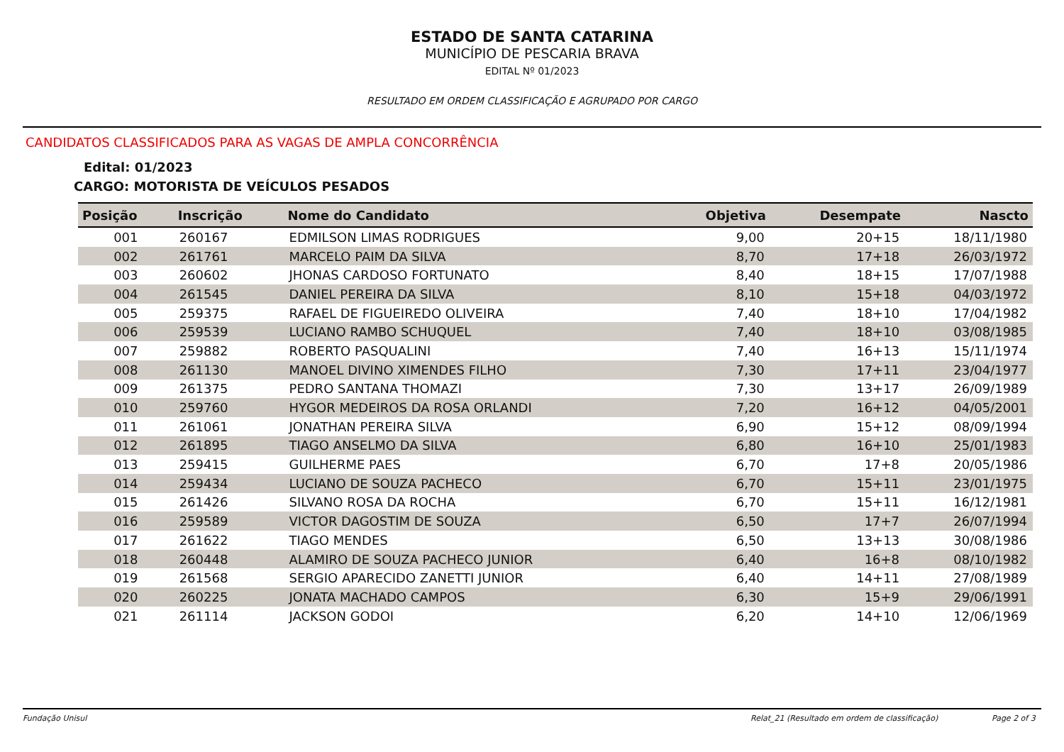ESTADO DE SANTA CATARINA
MUNICÍPIO DE PESCARIA BRAVA
EDITAL Nº 01/2023
RESULTADO EM ORDEM CLASSIFICAÇÃO E AGRUPADO POR CARGO
CANDIDATOS CLASSIFICADOS PARA AS VAGAS DE AMPLA CONCORRÊNCIA
Edital: 01/2023
CARGO: MOTORISTA DE VEÍCULOS PESADOS
| Posição | Inscrição | Nome do Candidato | Objetiva | Desempate | Nascto |
| --- | --- | --- | --- | --- | --- |
| 001 | 260167 | EDMILSON LIMAS RODRIGUES | 9,00 | 20+15 | 18/11/1980 |
| 002 | 261761 | MARCELO PAIM DA SILVA | 8,70 | 17+18 | 26/03/1972 |
| 003 | 260602 | JHONAS CARDOSO FORTUNATO | 8,40 | 18+15 | 17/07/1988 |
| 004 | 261545 | DANIEL PEREIRA DA SILVA | 8,10 | 15+18 | 04/03/1972 |
| 005 | 259375 | RAFAEL DE FIGUEIREDO OLIVEIRA | 7,40 | 18+10 | 17/04/1982 |
| 006 | 259539 | LUCIANO RAMBO SCHUQUEL | 7,40 | 18+10 | 03/08/1985 |
| 007 | 259882 | ROBERTO PASQUALINI | 7,40 | 16+13 | 15/11/1974 |
| 008 | 261130 | MANOEL DIVINO XIMENDES FILHO | 7,30 | 17+11 | 23/04/1977 |
| 009 | 261375 | PEDRO SANTANA THOMAZI | 7,30 | 13+17 | 26/09/1989 |
| 010 | 259760 | HYGOR MEDEIROS DA ROSA ORLANDI | 7,20 | 16+12 | 04/05/2001 |
| 011 | 261061 | JONATHAN PEREIRA SILVA | 6,90 | 15+12 | 08/09/1994 |
| 012 | 261895 | TIAGO ANSELMO DA SILVA | 6,80 | 16+10 | 25/01/1983 |
| 013 | 259415 | GUILHERME PAES | 6,70 | 17+8 | 20/05/1986 |
| 014 | 259434 | LUCIANO DE SOUZA PACHECO | 6,70 | 15+11 | 23/01/1975 |
| 015 | 261426 | SILVANO ROSA DA ROCHA | 6,70 | 15+11 | 16/12/1981 |
| 016 | 259589 | VICTOR DAGOSTIM DE SOUZA | 6,50 | 17+7 | 26/07/1994 |
| 017 | 261622 | TIAGO MENDES | 6,50 | 13+13 | 30/08/1986 |
| 018 | 260448 | ALAMIRO DE SOUZA PACHECO JUNIOR | 6,40 | 16+8 | 08/10/1982 |
| 019 | 261568 | SERGIO APARECIDO ZANETTI JUNIOR | 6,40 | 14+11 | 27/08/1989 |
| 020 | 260225 | JONATA MACHADO CAMPOS | 6,30 | 15+9 | 29/06/1991 |
| 021 | 261114 | JACKSON GODOI | 6,20 | 14+10 | 12/06/1969 |
Fundação Unisul Relat_21 (Resultado em ordem de classificação) Page 2 of 3